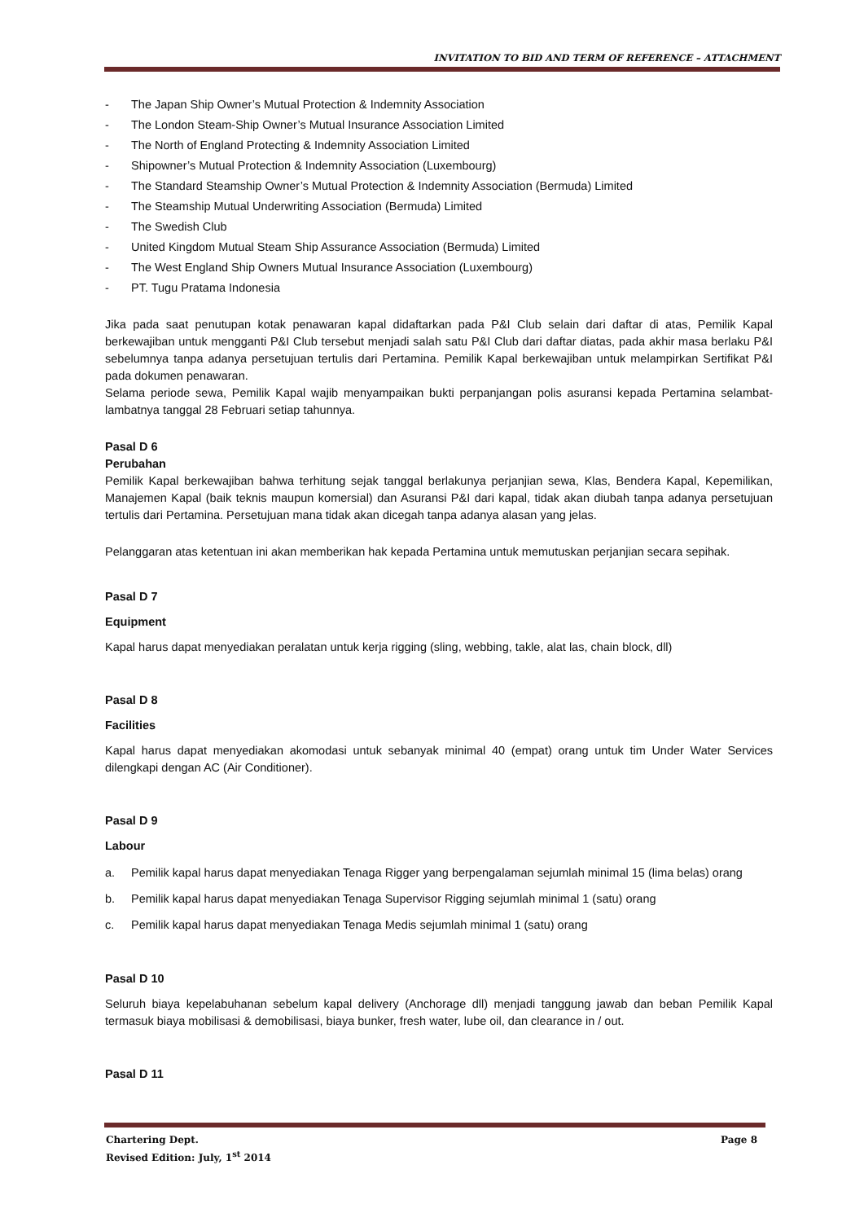INVITATION TO BID AND TERM OF REFERENCE – ATTACHMENT
- The Japan Ship Owner’s Mutual Protection & Indemnity Association
- The London Steam-Ship Owner’s Mutual Insurance Association Limited
- The North of England Protecting & Indemnity Association Limited
- Shipowner’s Mutual Protection & Indemnity Association (Luxembourg)
- The Standard Steamship Owner’s Mutual Protection & Indemnity Association (Bermuda) Limited
- The Steamship Mutual Underwriting Association (Bermuda) Limited
- The Swedish Club
- United Kingdom Mutual Steam Ship Assurance Association (Bermuda) Limited
- The West England Ship Owners Mutual Insurance Association (Luxembourg)
- PT. Tugu Pratama Indonesia
Jika pada saat penutupan kotak penawaran kapal didaftarkan pada P&I Club selain dari daftar di atas, Pemilik Kapal berkewajiban untuk mengganti P&I Club tersebut menjadi salah satu P&I Club dari daftar diatas, pada akhir masa berlaku P&I sebelumnya tanpa adanya persetujuan tertulis dari Pertamina. Pemilik Kapal berkewajiban untuk melampirkan Sertifikat P&I pada dokumen penawaran.
Selama periode sewa, Pemilik Kapal wajib menyampaikan bukti perpanjangan polis asuransi kepada Pertamina selambat-lambatnya tanggal 28 Februari setiap tahunnya.
Pasal D 6
Perubahan
Pemilik Kapal berkewajiban bahwa terhitung sejak tanggal berlakunya perjanjian sewa, Klas, Bendera Kapal, Kepemilikan, Manajemen Kapal (baik teknis maupun komersial) dan Asuransi P&I dari kapal, tidak akan diubah tanpa adanya persetujuan tertulis dari Pertamina. Persetujuan mana tidak akan dicegah tanpa adanya alasan yang jelas.
Pelanggaran atas ketentuan ini akan memberikan hak kepada Pertamina untuk memutuskan perjanjian secara sepihak.
Pasal D 7
Equipment
Kapal harus dapat menyediakan peralatan untuk kerja rigging (sling, webbing, takle, alat las, chain block, dll)
Pasal D 8
Facilities
Kapal harus dapat menyediakan akomodasi untuk sebanyak minimal 40 (empat) orang untuk tim Under Water Services dilengkapi dengan AC (Air Conditioner).
Pasal D 9
Labour
a. Pemilik kapal harus dapat menyediakan Tenaga Rigger yang berpengalaman sejumlah minimal 15 (lima belas) orang
b. Pemilik kapal harus dapat menyediakan Tenaga Supervisor Rigging sejumlah minimal 1 (satu) orang
c. Pemilik kapal harus dapat menyediakan Tenaga Medis sejumlah minimal 1 (satu) orang
Pasal D 10
Seluruh biaya kepelabuhanan sebelum kapal delivery (Anchorage dll) menjadi tanggung jawab dan beban Pemilik Kapal termasuk biaya mobilisasi & demobilisasi, biaya bunker, fresh water, lube oil, dan clearance in / out.
Pasal D 11
Chartering Dept. Page 8
Revised Edition: July, 1<sup>st</sup> 2014